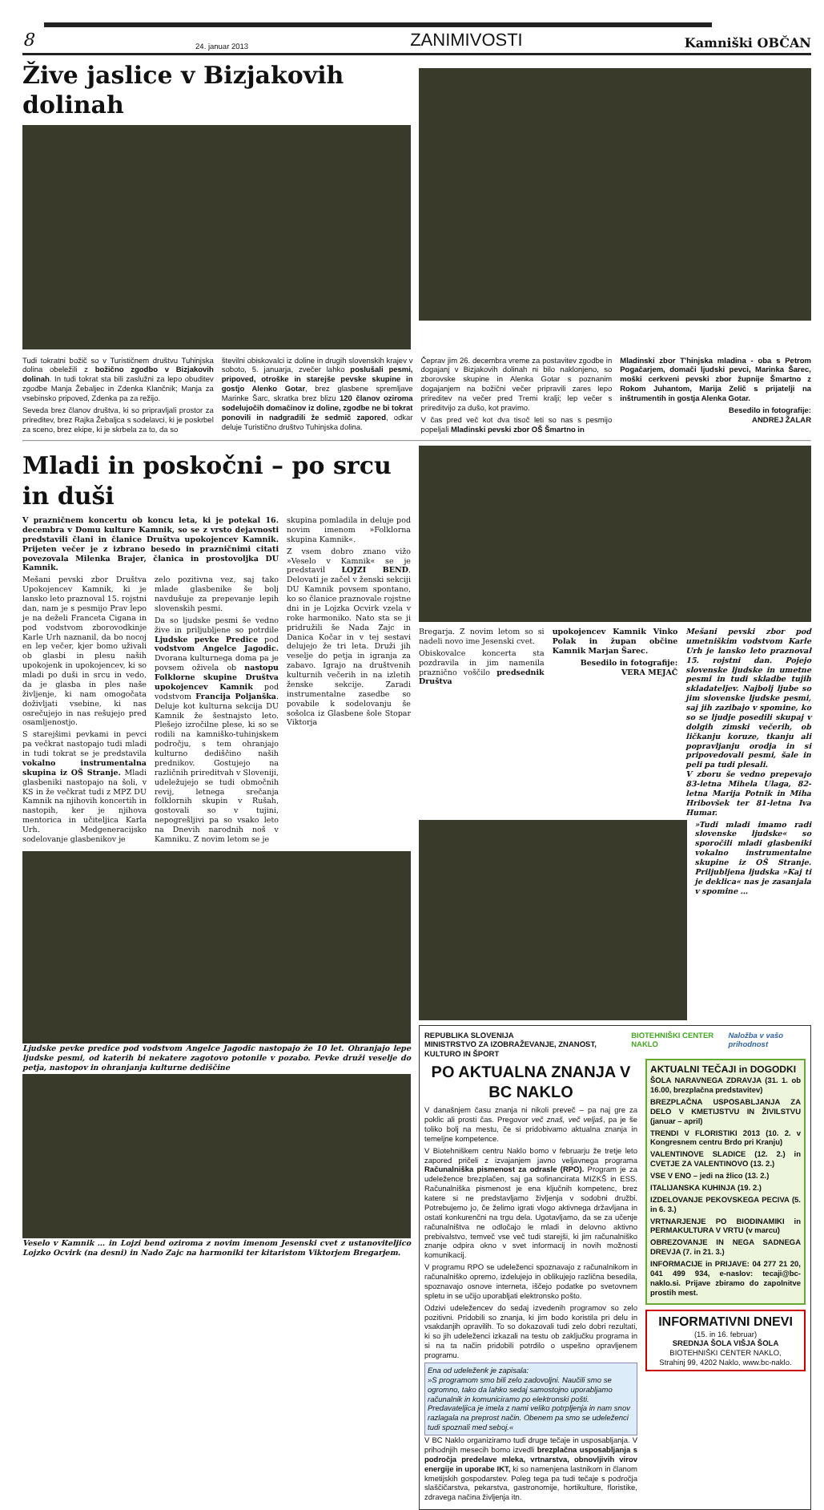8 24. januar 2013 ZANIMIVOSTI Kamniški OBČAN
Žive jaslice v Bizjakovih dolinah
Tudi tokratni božič so v Turističnem društvu Tuhinjska dolina obeležili z božično zgodbo v Bizjakovih dolinah. In tudi tokrat sta bili zaslužni za lepo obuditev zgodbe Manja Žebaljec in Zdenka Klančnik; Manja za vsebinsko pripoved, Zdenka pa za režijo.
Seveda brez članov društva, ki so pripravljali prostor za prireditev, brez Rajka Žebaljca s sodelavci, ki je poskrbel za sceno, brez ekipe, ki je skrbela za to, da so
številni obiskovalci iz doline in drugih slovenskih krajev v soboto, 5. januarja, zvečer lahko poslušali pesmi, pripoved, otroške in starejše pevske skupine in gostjo Alenko Gotar, brez glasbene spremljave Marinke Šarc, skratka brez blizu 120 članov oziroma sodelujočih domačinov iz doline, zgodbe ne bi tokrat ponovili in nadgradili že sedmič zapored, odkar deluje Turistično društvo Tuhinjska dolina.
Čeprav jim 26. decembra vreme za postavitev zgodbe in dogajanj v Bizjakovih dolinah ni bilo naklonjeno, so zborovske skupine in Alenka Gotar s poznanim dogajanjem na božični večer pripravili zares lepo prireditev na večer pred Tremi kralji; lep večer s prireditvijo za dušo, kot pravimo.
V čas pred več kot dva tisoč leti so nas s pesmijo popeljali Mladinski pevski zbor OŠ Šmartno in
Mladinski zbor T'hinjska mladina - oba s Petrom Pogačarjem, domači ljudski pevci, Marinka Šarec, moški cerkveni pevski zbor župnije Šmartno z Rokom Juhantom, Marija Zelič s prijatelji na inštrumentih in gostja Alenka Gotar.
Besedilo in fotografije:
ANDREJ ŽALAR
Mladi in poskočni – po srcu in duši
V prazničnem koncertu ob koncu leta, ki je potekal 16. decembra v Domu kulture Kamnik, so se z vrsto dejavnosti predstavili člani in članice Društva upokojencev Kamnik. Prijeten večer je z izbrano besedo in prazničnimi citati povezovala Milenka Brajer, članica in prostovoljka DU Kamnik.
Mešani pevski zbor Društva Upokojencev Kamnik, ki je lansko leto praznoval 15. rojstni dan, nam je s pesmijo Prav lepo je na deželi Franceta Cigana in pod vodstvom zborovodkinje Karle Urh naznanil, da bo nocoj en lep večer, kjer bomo uživali ob glasbi in plesu naših upokojenk in upokojencev, ki so mladi po duši in srcu in vedo, da je glasba in ples naše življenje, ki nam omogočata doživljati vsebine, ki nas osrečujejo in nas rešujejo pred osamljenostjo.
S starejšimi pevkami in pevci pa večkrat nastopajo tudi mladi in tudi tokrat se je predstavila vokalno instrumentalna skupina iz OŠ Stranje. Mladi glasbeniki nastopajo na šoli, v KS in že večkrat tudi z MPZ DU Kamnik na njihovih koncertih in nastopih, ker je njihova mentorica in učiteljica Karla Urh. Medgeneracijsko sodelovanje glasbenikov je
zelo pozitivna vez, saj tako mlade glasbenike še bolj navdušuje za prepevanje lepih slovenskih pesmi.
Da so ljudske pesmi še vedno žive in priljubljene so potrdile Ljudske pevke Predice pod vodstvom Angelce Jagodic. Dvorana kulturnega doma pa je povsem oživela ob nastopu Folklorne skupine Društva upokojencev Kamnik pod vodstvom Francija Poljanška. Deluje kot kulturna sekcija DU Kamnik že šestnajsto leto. Plešejo izročilne plese, ki so se rodili na kamniško-tuhinjskem področju, s tem ohranjajo kulturno dediščino naših prednikov. Gostujejo na različnih prireditvah v Sloveniji, udeležujejo se tudi območnih revij, letnega srečanja folklornih skupin v Rušah, gostovali so v tujini, nepogrešljivi pa so vsako leto na Dnevih narodnih noš v Kamniku. Z novim letom se je
skupina pomladila in deluje pod novim imenom »Folklorna skupina Kamnik«.
Z vsem dobro znano vižo »Veselo v Kamnik« se je predstavil LOJZI BEND. Delovati je začel v ženski sekciji DU Kamnik povsem spontano, ko so članice praznovale rojstne dni in je Lojzka Ocvirk vzela v roke harmoniko. Nato sta se ji pridružili še Nada Zajc in Danica Kočar in v tej sestavi delujejo že tri leta. Druži jih veselje do petja in igranja za zabavo. Igrajo na društvenih kulturnih večerih in na izletih ženske sekcije. Zaradi instrumentalne zasedbe so povabile k sodelovanju še sošolca iz Glasbene šole Stopar Viktorja
Ljudske pevke predice pod vodstvom Angelce Jagodic nastopajo že 10 let. Ohranjajo lepe ljudske pesmi, od katerih bi nekatere zagotovo potonile v pozabo. Pevke druži veselje do petja, nastopov in ohranjanja kulturne dediščine
Veselo v Kamnik … in Lojzi bend oziroma z novim imenom Jesenski cvet z ustanoviteljico Lojzko Ocvirk (na desni) in Nado Zajc na harmoniki ter kitaristom Viktorjem Bregarjem.
Bregarja. Z novim letom so si nadeli novo ime Jesenski cvet.
Obiskovalce koncerta sta pozdravila in jim namenila praznično voščilo predsednik Društva
upokojencev Kamnik Vinko Polak in župan občine Kamnik Marjan Šarec.
Besedilo in fotografije:
VERA MEJAČ
Mešani pevski zbor pod umetniškim vodstvom Karle Urh je lansko leto praznoval 15. rojstni dan. Pojejo slovenske ljudske in umetne pesmi in tudi skladbe tujih skladateljev. Najbolj ljube so jim slovenske ljudske pesmi, saj jih zazibajo v spomine, ko so se ljudje posedili skupaj v dolgih zimski večerih, ob ličkanju koruze, tkanju ali popravljanju orodja in si pripovedovali pesmi, šale in peli pa tudi plesali.
V zboru še vedno prepevajo 83-letna Mihela Ulaga, 82-letna Marija Potnik in Miha Hribovšek ter 81-letna Iva Humar.
»Tudi mladi imamo radi slovenske ljudske« so sporočili mladi glasbeniki vokalno instrumentalne skupine iz OŠ Stranje. Priljubljena ljudska »Kaj ti je deklica« nas je zasanjala v spomine …
REPUBLIKA SLOVENIJA
MINISTRSTVO ZA IZOBRAŽEVANJE, ZNANOST, KULTURO IN ŠPORT BIOTEHNIŠKI CENTER NAKLO Naložba v vašo prihodnost
PO AKTUALNA ZNANJA V BC NAKLO
V današnjem času znanja ni nikoli preveč – pa naj gre za poklic ali prosti čas. Pregovor več znaš, več veljaš, pa je še toliko bolj na mestu, če si pridobivamo aktualna znanja in temeljne kompetence.
V Biotehniškem centru Naklo bomo v februarju že tretje leto zapored pričeli z izvajanjem javno veljavnega programa Računalniška pismenost za odrasle (RPO). Program je za udeležence brezplačen, saj ga sofinancirata MIZKŠ in ESS. Računalniška pismenost je ena ključnih kompetenc, brez katere si ne predstavljamo življenja v sodobni družbi. Potrebujemo jo, če želimo igrati vlogo aktivnega državljana in ostati konkurenčni na trgu dela. Ugotavljamo, da se za učenje računalništva ne odločajo le mladi in delovno aktivno prebivalstvo, temveč vse več tudi starejši, ki jim računalniško znanje odpira okno v svet informacij in novih možnosti komunikacij.
V programu RPO se udeleženci spoznavajo z računalnikom in računalniško opremo, izdelujejo in oblikujejo različna besedila, spoznavajo osnove interneta, iščejo podatke po svetovnem spletu in se učijo uporabljati elektronsko pošto.
Odzivi udeležencev do sedaj izvedenih programov so zelo pozitivni. Pridobili so znanja, ki jim bodo koristila pri delu in vsakdanjih opravilih. To so dokazovali tudi zelo dobri rezultati, ki so jih udeleženci izkazali na testu ob zaključku programa in si na ta način pridobili potrdilo o uspešno opravljenem programu.
Ena od udeleženk je zapisala:
»S programom smo bili zelo zadovoljni. Naučili smo se ogromno, tako da lahko sedaj samostojno uporabljamo računalnik in komuniciramo po elektronski pošti. Predavateljica je imela z nami veliko potrpljenja in nam snov razlagala na preprost način. Obenem pa smo se udeleženci tudi spoznali med seboj.«
V BC Naklo organiziramo tudi druge tečaje in usposabljanja. V prihodnjih mesecih bomo izvedli brezplačna usposabljanja s področja predelave mleka, vrtnarstva, obnovljivih virov energije in uporabe IKT, ki so namenjena lastnikom in članom kmetijskih gospodarstev. Poleg tega pa tudi tečaje s področja slaščičarstva, pekarstva, gastronomije, hortikulture, floristike, zdravega načina življenja itn.
AKTUALNI TEČAJI in DOGODKI
ŠOLA NARAVNEGA ZDRAVJA (31. 1. ob 16.00, brezplačna predstavitev)
BREZPLAČNA USPOSABLJANJA ZA DELO V KMETIJSTVU IN ŽIVILSTVU (januar – april)
TRENDI V FLORISTIKI 2013 (10. 2. v Kongresnem centru Brdo pri Kranju)
VALENTINOVE SLADICE (12. 2.) in CVETJE ZA VALENTINOVO (13. 2.)
VSE V ENO – jedi na žlico (13. 2.)
ITALIJANSKA KUHINJA (19. 2.)
IZDELOVANJE PEKOVSKEGA PECIVA (5. in 6. 3.)
VRTNARJENJE PO BIODINAMIKI in PERMAKULTURA V VRTU (v marcu)
OBREZOVANJE IN NEGA SADNEGA DREVJA (7. in 21. 3.)
INFORMACIJE in PRIJAVE: 04 277 21 20, 041 499 934, e-naslov: tecaji@bc-naklo.si. Prijave zbiramo do zapolnitve prostih mest.
INFORMATIVNI DNEVI
(15. in 16. februar)
SREDNJA ŠOLA VIŠJA ŠOLA
BIOTEHNIŠKI CENTER NAKLO,
Strahinj 99, 4202 Naklo, www.bc-naklo.